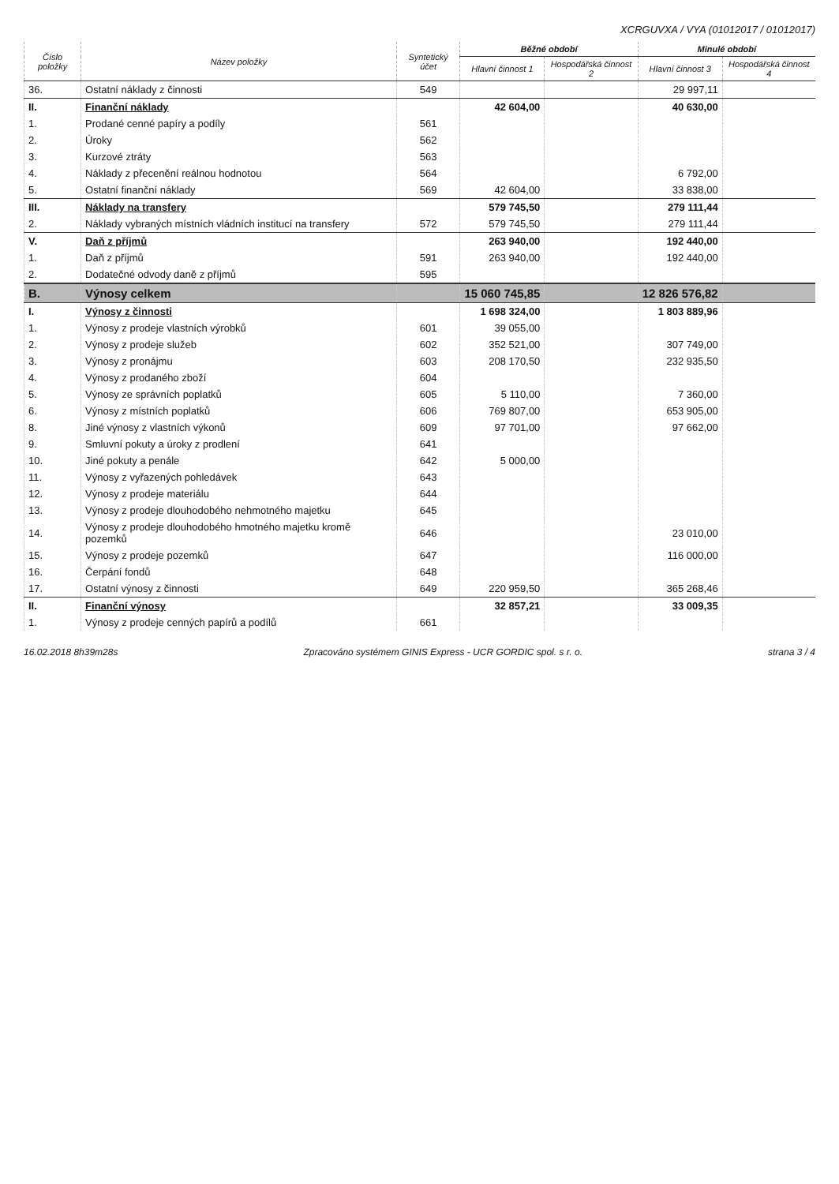XCRGUVXA / VYA (01012017 / 01012017)
| Číslo položky | Název položky | Syntetický účet | Běžné období | | Minulé období | |
| --- | --- | --- | --- | --- | --- | --- |
| | | | Hlavní činnost 1 | Hospodářská činnost 2 | Hlavní činnost 3 | Hospodářská činnost 4 |
| 36. | Ostatní náklady z činnosti | 549 | | | 29 997,11 | |
| II. | Finanční náklady | | 42 604,00 | | 40 630,00 | |
| 1. | Prodané cenné papíry a podíly | 561 | | | | |
| 2. | Úroky | 562 | | | | |
| 3. | Kurzové ztráty | 563 | | | | |
| 4. | Náklady z přecenění reálnou hodnotou | 564 | | | 6 792,00 | |
| 5. | Ostatní finanční náklady | 569 | 42 604,00 | | 33 838,00 | |
| III. | Náklady na transfery | | 579 745,50 | | 279 111,44 | |
| 2. | Náklady vybraných místních vládních institucí na transfery | 572 | 579 745,50 | | 279 111,44 | |
| V. | Daň z příjmů | | 263 940,00 | | 192 440,00 | |
| 1. | Daň z příjmů | 591 | 263 940,00 | | 192 440,00 | |
| 2. | Dodatečné odvody daně z příjmů | 595 | | | | |
| B. | Výnosy celkem | | 15 060 745,85 | | 12 826 576,82 | |
| I. | Výnosy z činnosti | | 1 698 324,00 | | 1 803 889,96 | |
| 1. | Výnosy z prodeje vlastních výrobků | 601 | 39 055,00 | | | |
| 2. | Výnosy z prodeje služeb | 602 | 352 521,00 | | 307 749,00 | |
| 3. | Výnosy z pronájmu | 603 | 208 170,50 | | 232 935,50 | |
| 4. | Výnosy z prodaného zboží | 604 | | | | |
| 5. | Výnosy ze správních poplatků | 605 | 5 110,00 | | 7 360,00 | |
| 6. | Výnosy z místních poplatků | 606 | 769 807,00 | | 653 905,00 | |
| 8. | Jiné výnosy z vlastních výkonů | 609 | 97 701,00 | | 97 662,00 | |
| 9. | Smluvní pokuty a úroky z prodlení | 641 | | | | |
| 10. | Jiné pokuty a penále | 642 | 5 000,00 | | | |
| 11. | Výnosy z vyřazených pohledávek | 643 | | | | |
| 12. | Výnosy z prodeje materiálu | 644 | | | | |
| 13. | Výnosy z prodeje dlouhodobého nehmotného majetku | 645 | | | | |
| 14. | Výnosy z prodeje dlouhodobého hmotného majetku kromě pozemků | 646 | | | 23 010,00 | |
| 15. | Výnosy z prodeje pozemků | 647 | | | 116 000,00 | |
| 16. | Čerpání fondů | 648 | | | | |
| 17. | Ostatní výnosy z činnosti | 649 | 220 959,50 | | 365 268,46 | |
| II. | Finanční výnosy | | 32 857,21 | | 33 009,35 | |
| 1. | Výnosy z prodeje cenných papírů a podílů | 661 | | | | |
16.02.2018 8h39m28s Zpracováno systémem GINIS Express - UCR GORDIC spol. s r. o. strana 3 / 4